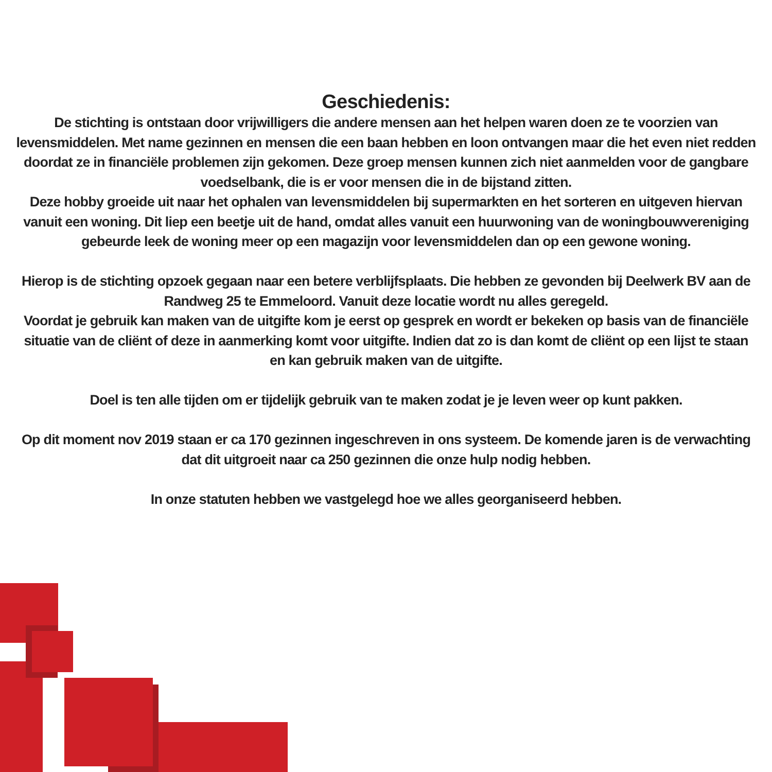Geschiedenis:
De stichting is ontstaan door vrijwilligers die andere mensen aan het helpen waren doen ze te voorzien van levensmiddelen. Met name gezinnen en mensen die een baan hebben en loon ontvangen maar die het even niet redden doordat ze in financiële problemen zijn gekomen. Deze groep mensen kunnen zich niet aanmelden voor de gangbare voedselbank, die is er voor mensen die in de bijstand zitten.
Deze hobby groeide uit naar het ophalen van levensmiddelen bij supermarkten en het sorteren en uitgeven hiervan vanuit een woning. Dit liep een beetje uit de hand, omdat alles vanuit een huurwoning van de woningbouwvereniging gebeurde leek de woning meer op een magazijn voor levensmiddelen dan op een gewone woning.
Hierop is de stichting opzoek gegaan naar een betere verblijfsplaats. Die hebben ze gevonden bij Deelwerk BV aan de Randweg 25 te Emmeloord. Vanuit deze locatie wordt nu alles geregeld.
Voordat je gebruik kan maken van de uitgifte kom je eerst op gesprek en wordt er bekeken op basis van de financiële situatie van de cliënt of deze in aanmerking komt voor uitgifte. Indien dat zo is dan komt de cliënt op een lijst te staan en kan gebruik maken van de uitgifte.
Doel is ten alle tijden om er tijdelijk gebruik van te maken zodat je je leven weer op kunt pakken.
Op dit moment nov 2019 staan er ca 170 gezinnen ingeschreven in ons systeem. De komende jaren is de verwachting dat dit uitgroeit naar ca 250 gezinnen die onze hulp nodig hebben.
In onze statuten hebben we vastgelegd hoe we alles georganiseerd hebben.